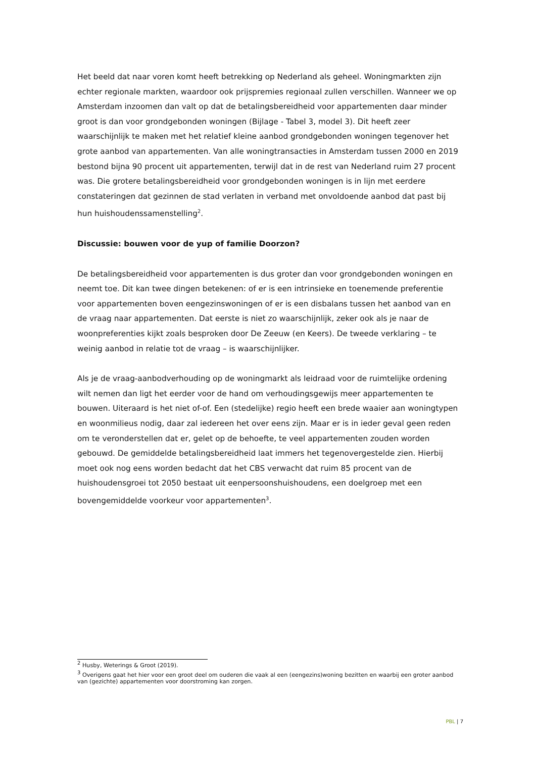Het beeld dat naar voren komt heeft betrekking op Nederland als geheel. Woningmarkten zijn echter regionale markten, waardoor ook prijspremies regionaal zullen verschillen. Wanneer we op Amsterdam inzoomen dan valt op dat de betalingsbereidheid voor appartementen daar minder groot is dan voor grondgebonden woningen (Bijlage - Tabel 3, model 3). Dit heeft zeer waarschijnlijk te maken met het relatief kleine aanbod grondgebonden woningen tegenover het grote aanbod van appartementen. Van alle woningtransacties in Amsterdam tussen 2000 en 2019 bestond bijna 90 procent uit appartementen, terwijl dat in de rest van Nederland ruim 27 procent was. Die grotere betalingsbereidheid voor grondgebonden woningen is in lijn met eerdere constateringen dat gezinnen de stad verlaten in verband met onvoldoende aanbod dat past bij hun huishoudenssamenstelling<sup>2</sup>.
Discussie: bouwen voor de yup of familie Doorzon?
De betalingsbereidheid voor appartementen is dus groter dan voor grondgebonden woningen en neemt toe. Dit kan twee dingen betekenen: of er is een intrinsieke en toenemende preferentie voor appartementen boven eengezinswoningen of er is een disbalans tussen het aanbod van en de vraag naar appartementen. Dat eerste is niet zo waarschijnlijk, zeker ook als je naar de woonpreferenties kijkt zoals besproken door De Zeeuw (en Keers). De tweede verklaring – te weinig aanbod in relatie tot de vraag – is waarschijnlijker.
Als je de vraag-aanbodverhouding op de woningmarkt als leidraad voor de ruimtelijke ordening wilt nemen dan ligt het eerder voor de hand om verhoudingsgewijs meer appartementen te bouwen. Uiteraard is het niet of-of. Een (stedelijke) regio heeft een brede waaier aan woningtypen en woonmilieus nodig, daar zal iedereen het over eens zijn. Maar er is in ieder geval geen reden om te veronderstellen dat er, gelet op de behoefte, te veel appartementen zouden worden gebouwd. De gemiddelde betalingsbereidheid laat immers het tegenovergestelde zien. Hierbij moet ook nog eens worden bedacht dat het CBS verwacht dat ruim 85 procent van de huishoudensgroei tot 2050 bestaat uit eenpersoonshuishoudens, een doelgroep met een bovengemiddelde voorkeur voor appartementen<sup>3</sup>.
<sup>2</sup> Husby, Weterings & Groot (2019).
<sup>3</sup> Overigens gaat het hier voor een groot deel om ouderen die vaak al een (eengezins)woning bezitten en waarbij een groter aanbod van (gezichte) appartementen voor doorstroming kan zorgen.
PBL | 7